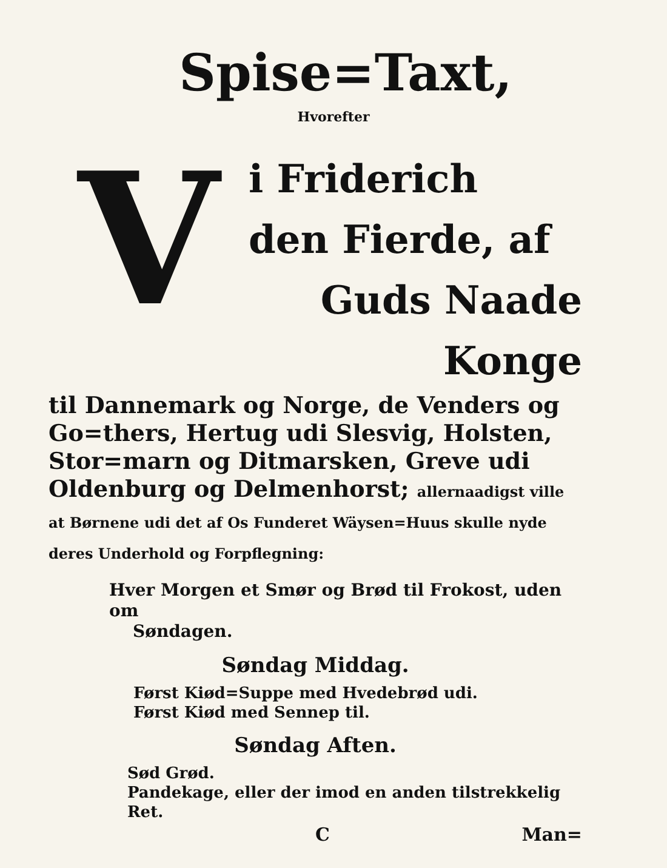Spise=Taxt,
Hvorefter
V
i Friderich
den Fierde, af
Guds Naade Konge
til Dannemark og Norge, de Venders og Go=thers, Hertug udi Slesvig, Holsten, Stor=marn og Ditmarsken, Greve udi Oldenburg og Delmenhorst; allernaadigst ville at Børnene udi det af Os Funderet Wäysen=Huus skulle nyde deres Underhold og Forpflegning:
Hver Morgen et Smør og Brød til Frokost, uden om
Søndagen.
Søndag Middag.
Først Kiød=Suppe med Hvedebrød udi.
Først Kiød med Sennep til.
Søndag Aften.
Sød Grød.
Pandekage, eller der imod en anden tilstrekkelig Ret.
C Man=